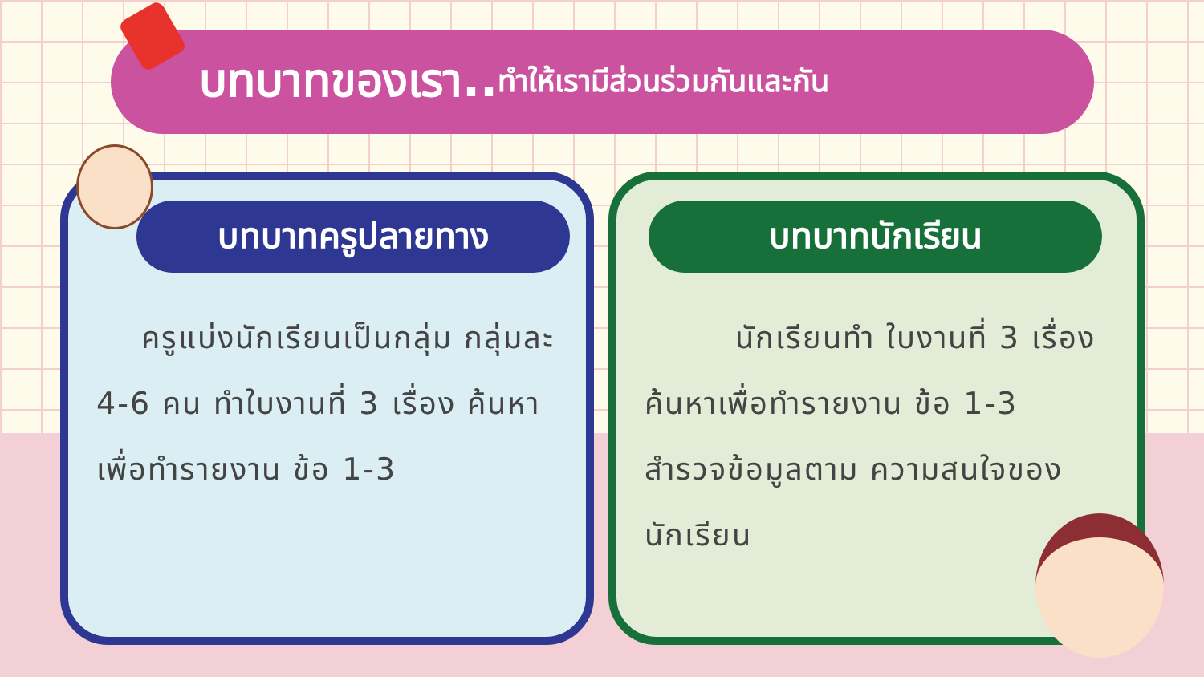บทบาทของเรา.. ทำให้เรามีส่วนร่วมกันและกัน
บทบาทครูปลายทาง
ครูแบ่งนักเรียนเป็นกลุ่ม กลุ่มละ 4-6 คน ทำใบงานที่ 3 เรื่อง ค้นหาเพื่อทำรายงาน ข้อ 1-3
บทบาทนักเรียน
นักเรียนทำ ใบงานที่ 3 เรื่อง ค้นหาเพื่อทำรายงาน ข้อ 1-3 สำรวจข้อมูลตาม ความสนใจของนักเรียน